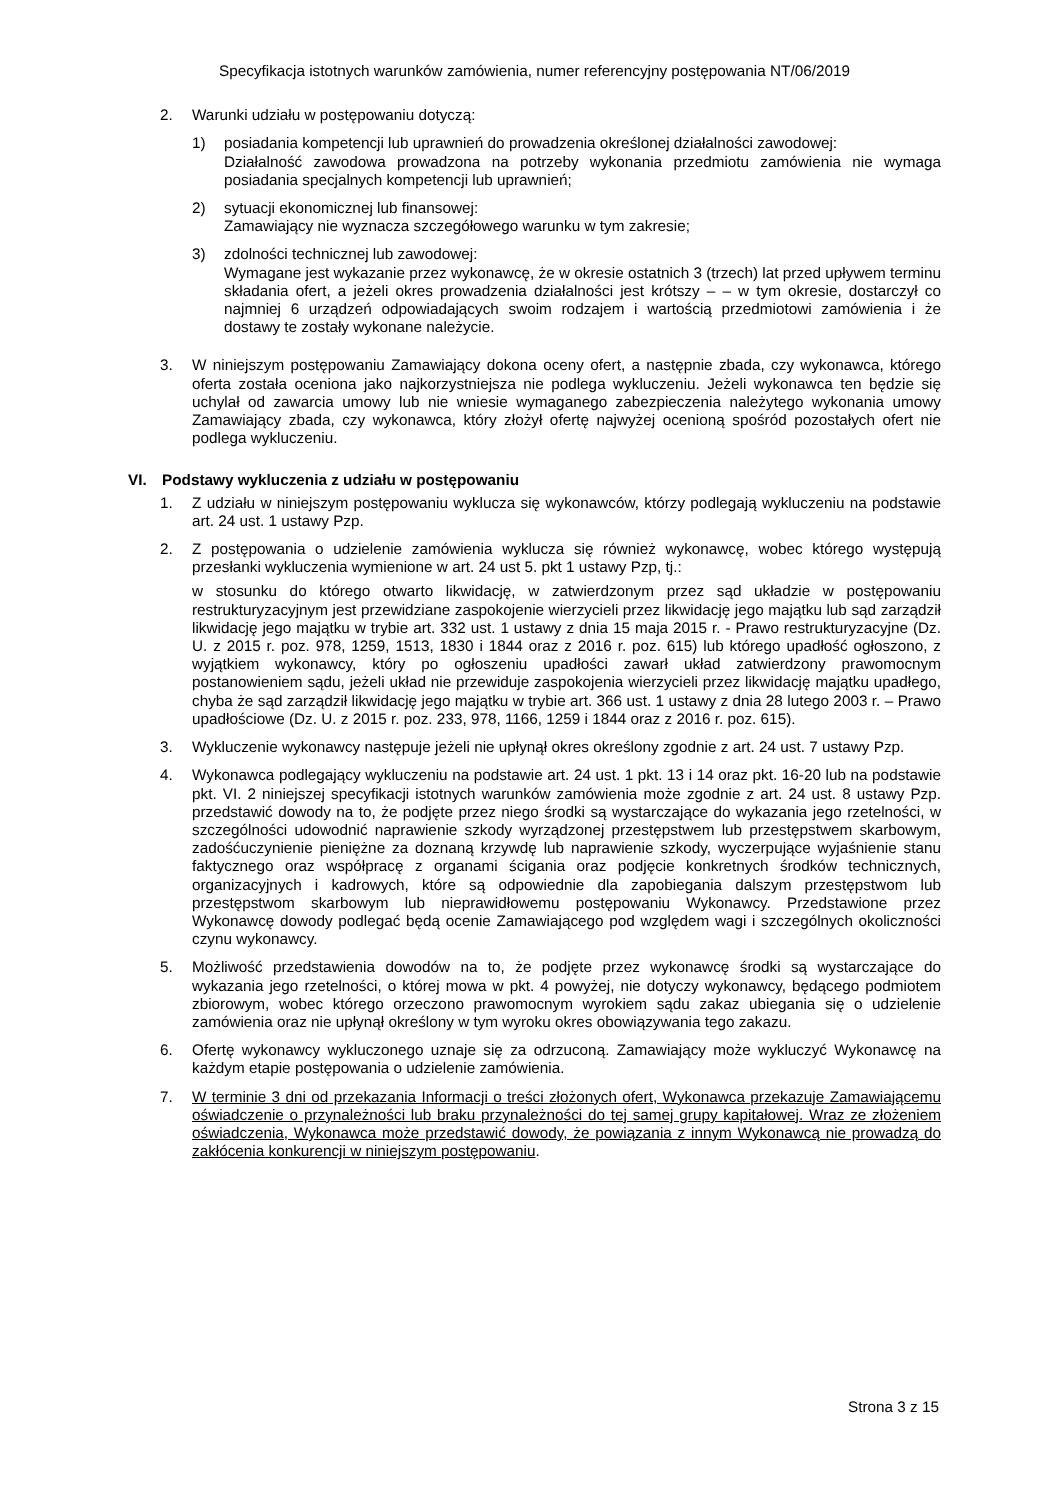Specyfikacja istotnych warunków zamówienia, numer referencyjny postępowania NT/06/2019
2. Warunki udziału w postępowaniu dotyczą:
1) posiadania kompetencji lub uprawnień do prowadzenia określonej działalności zawodowej:
Działalność zawodowa prowadzona na potrzeby wykonania przedmiotu zamówienia nie wymaga posiadania specjalnych kompetencji lub uprawnień;
2) sytuacji ekonomicznej lub finansowej:
Zamawiający nie wyznacza szczegółowego warunku w tym zakresie;
3) zdolności technicznej lub zawodowej:
Wymagane jest wykazanie przez wykonawcę, że w okresie ostatnich 3 (trzech) lat przed upływem terminu składania ofert, a jeżeli okres prowadzenia działalności jest krótszy – – w tym okresie, dostarczył co najmniej 6 urządzeń odpowiadających swoim rodzajem i wartością przedmiotowi zamówienia i że dostawy te zostały wykonane należycie.
3. W niniejszym postępowaniu Zamawiający dokona oceny ofert, a następnie zbada, czy wykonawca, którego oferta została oceniona jako najkorzystniejsza nie podlega wykluczeniu. Jeżeli wykonawca ten będzie się uchylał od zawarcia umowy lub nie wniesie wymaganego zabezpieczenia należytego wykonania umowy Zamawiający zbada, czy wykonawca, który złożył ofertę najwyżej ocenioną spośród pozostałych ofert nie podlega wykluczeniu.
VI. Podstawy wykluczenia z udziału w postępowaniu
1. Z udziału w niniejszym postępowaniu wyklucza się wykonawców, którzy podlegają wykluczeniu na podstawie art. 24 ust. 1 ustawy Pzp.
2. Z postępowania o udzielenie zamówienia wyklucza się również wykonawcę, wobec którego występują przesłanki wykluczenia wymienione w art. 24 ust 5. pkt 1 ustawy Pzp, tj.:
w stosunku do którego otwarto likwidację, w zatwierdzonym przez sąd układzie w postępowaniu restrukturyzacyjnym jest przewidziane zaspokojenie wierzycieli przez likwidację jego majątku lub sąd zarządził likwidację jego majątku w trybie art. 332 ust. 1 ustawy z dnia 15 maja 2015 r. - Prawo restrukturyzacyjne (Dz. U. z 2015 r. poz. 978, 1259, 1513, 1830 i 1844 oraz z 2016 r. poz. 615) lub którego upadłość ogłoszono, z wyjątkiem wykonawcy, który po ogłoszeniu upadłości zawarł układ zatwierdzony prawomocnym postanowieniem sądu, jeżeli układ nie przewiduje zaspokojenia wierzycieli przez likwidację majątku upadłego, chyba że sąd zarządził likwidację jego majątku w trybie art. 366 ust. 1 ustawy z dnia 28 lutego 2003 r. – Prawo upadłościowe (Dz. U. z 2015 r. poz. 233, 978, 1166, 1259 i 1844 oraz z 2016 r. poz. 615).
3. Wykluczenie wykonawcy następuje jeżeli nie upłynął okres określony zgodnie z art. 24 ust. 7 ustawy Pzp.
4. Wykonawca podlegający wykluczeniu na podstawie art. 24 ust. 1 pkt. 13 i 14 oraz pkt. 16-20 lub na podstawie pkt. VI. 2 niniejszej specyfikacji istotnych warunków zamówienia może zgodnie z art. 24 ust. 8 ustawy Pzp. przedstawić dowody na to, że podjęte przez niego środki są wystarczające do wykazania jego rzetelności, w szczególności udowodnić naprawienie szkody wyrządzonej przestępstwem lub przestępstwem skarbowym, zadośćuczynienie pieniężne za doznaną krzywdę lub naprawienie szkody, wyczerpujące wyjaśnienie stanu faktycznego oraz współpracę z organami ścigania oraz podjęcie konkretnych środków technicznych, organizacyjnych i kadrowych, które są odpowiednie dla zapobiegania dalszym przestępstwom lub przestępstwom skarbowym lub nieprawidłowemu postępowaniu Wykonawcy. Przedstawione przez Wykonawcę dowody podlegać będą ocenie Zamawiającego pod względem wagi i szczególnych okoliczności czynu wykonawcy.
5. Możliwość przedstawienia dowodów na to, że podjęte przez wykonawcę środki są wystarczające do wykazania jego rzetelności, o której mowa w pkt. 4 powyżej, nie dotyczy wykonawcy, będącego podmiotem zbiorowym, wobec którego orzeczono prawomocnym wyrokiem sądu zakaz ubiegania się o udzielenie zamówienia oraz nie upłynął określony w tym wyroku okres obowiązywania tego zakazu.
6. Ofertę wykonawcy wykluczonego uznaje się za odrzuconą. Zamawiający może wykluczyć Wykonawcę na każdym etapie postępowania o udzielenie zamówienia.
7. W terminie 3 dni od przekazania Informacji o treści złożonych ofert, Wykonawca przekazuje Zamawiającemu oświadczenie o przynależności lub braku przynależności do tej samej grupy kapitałowej. Wraz ze złożeniem oświadczenia, Wykonawca może przedstawić dowody, że powiązania z innym Wykonawcą nie prowadzą do zakłócenia konkurencji w niniejszym postępowaniu.
Strona 3 z 15